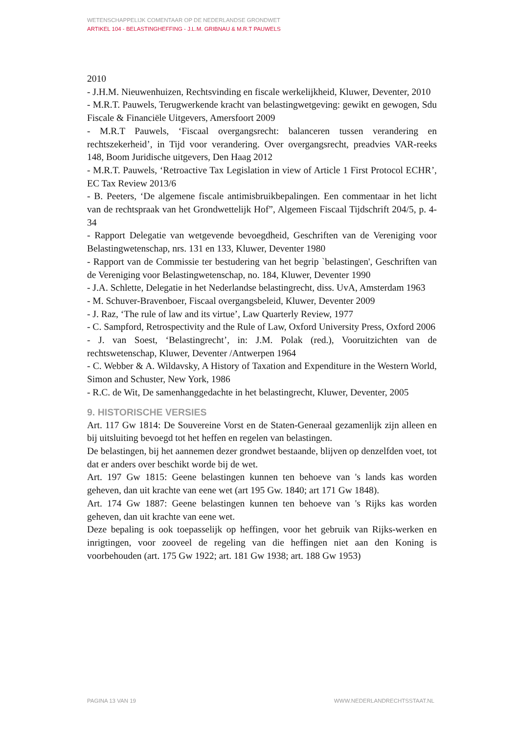WETENSCHAPPELIJK COMENTAAR OP DE NEDERLANDSE GRONDWET
ARTIKEL 104 - BELASTINGHEFFING - J.L.M. GRIBNAU & M.R.T PAUWELS
2010
- J.H.M. Nieuwenhuizen, Rechtsvinding en fiscale werkelijkheid, Kluwer, Deventer, 2010
- M.R.T. Pauwels, Terugwerkende kracht van belastingwetgeving: gewikt en gewogen, Sdu Fiscale & Financiële Uitgevers, Amersfoort 2009
- M.R.T Pauwels, ‘Fiscaal overgangsrecht: balanceren tussen verandering en rechtszekerheid’, in Tijd voor verandering. Over overgangsrecht, preadvies VAR-reeks 148, Boom Juridische uitgevers, Den Haag 2012
- M.R.T. Pauwels, ‘Retroactive Tax Legislation in view of Article 1 First Protocol ECHR’, EC Tax Review 2013/6
- B. Peeters, ‘De algemene fiscale antimisbruikbepalingen. Een commentaar in het licht van de rechtspraak van het Grondwettelijk Hof”, Algemeen Fiscaal Tijdschrift 204/5, p. 4-34
- Rapport Delegatie van wetgevende bevoegdheid, Geschriften van de Vereniging voor Belastingwetenschap, nrs. 131 en 133, Kluwer, Deventer 1980
- Rapport van de Commissie ter bestudering van het begrip `belastingen', Geschriften van de Vereniging voor Belastingwetenschap, no. 184, Kluwer, Deventer 1990
- J.A. Schlette, Delegatie in het Nederlandse belastingrecht, diss. UvA, Amsterdam 1963
- M. Schuver-Bravenboer, Fiscaal overgangsbeleid, Kluwer, Deventer 2009
- J. Raz, ‘The rule of law and its virtue’, Law Quarterly Review, 1977
- C. Sampford, Retrospectivity and the Rule of Law, Oxford University Press, Oxford 2006
- J. van Soest, ‘Belastingrecht’, in: J.M. Polak (red.), Vooruitzichten van de rechtswetenschap, Kluwer, Deventer /Antwerpen 1964
- C. Webber & A. Wildavsky, A History of Taxation and Expenditure in the Western World, Simon and Schuster, New York, 1986
- R.C. de Wit, De samenhanggedachte in het belastingrecht, Kluwer, Deventer, 2005
9. HISTORISCHE VERSIES
Art. 117 Gw 1814: De Souvereine Vorst en de Staten-Generaal gezamenlijk zijn alleen en bij uitsluiting bevoegd tot het heffen en regelen van belastingen.
De belastingen, bij het aannemen dezer grondwet bestaande, blijven op denzelfden voet, tot dat er anders over beschikt worde bij de wet.
Art. 197 Gw 1815: Geene belastingen kunnen ten behoeve van 's lands kas worden geheven, dan uit krachte van eene wet (art 195 Gw. 1840; art 171 Gw 1848).
Art. 174 Gw 1887: Geene belastingen kunnen ten behoeve van 's Rijks kas worden geheven, dan uit krachte van eene wet.
Deze bepaling is ook toepasselijk op heffingen, voor het gebruik van Rijks-werken en inrigtingen, voor zooveel de regeling van die heffingen niet aan den Koning is voorbehouden (art. 175 Gw 1922; art. 181 Gw 1938; art. 188 Gw 1953)
PAGINA 13 VAN 19 WWW.NEDERLANDRECHTSSTAAT.NL